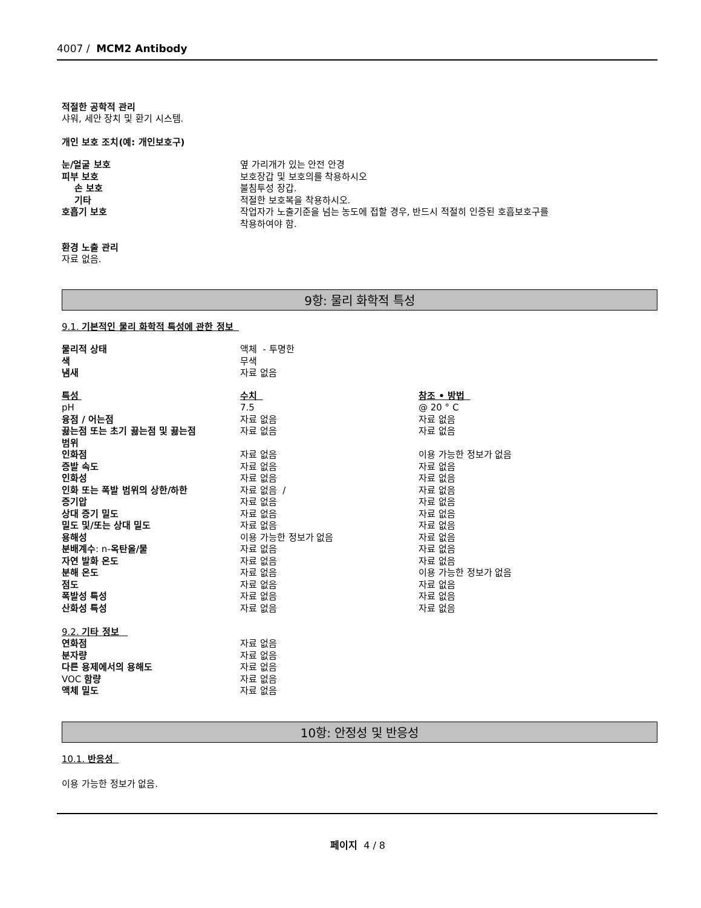4007 / MCM2 Antibody
적절한 공학적 관리
샤워, 세안 장치 및 환기 시스템.
개인 보호 조치(예: 개인보호구)
| 눈/얼굴 보호 | 옆 가리개가 있는 안전 안경 |
| 피부 보호 | 보호장갑 및 보호의를 착용하시오 |
| 손 보호 | 불침투성 장갑. |
| 기타 | 적절한 보호복을 착용하시오. |
| 호흡기 보호 | 작업자가 노출기준을 넘는 농도에 접할 경우, 반드시 적절히 인증된 호흡보호구를 착용하여야 함. |
환경 노출 관리
자료 없음.
9항: 물리 화학적 특성
9.1. 기본적인 물리 화학적 특성에 관한 정보
| 물리적 상태 | 액체 - 투명한 |
| 색 | 무색 |
| 냄새 | 자료 없음 |
| 특성 | 수치 | 참조 • 방법 |
| pH | 7.5 | @ 20 ° C |
| 융점 / 어는점 | 자료 없음 | 자료 없음 |
| 끓는점 또는 초기 끓는점 및 끓는점 범위 | 자료 없음 | 자료 없음 |
| 인화점 | 자료 없음 | 이용 가능한 정보가 없음 |
| 증발 속도 | 자료 없음 | 자료 없음 |
| 인화성 | 자료 없음 | 자료 없음 |
| 인화 또는 폭발 범위의 상한/하한 | 자료 없음 / | 자료 없음 |
| 증기압 | 자료 없음 | 자료 없음 |
| 상대 증기 밀도 | 자료 없음 | 자료 없음 |
| 밀도 및/또는 상대 밀도 | 자료 없음 | 자료 없음 |
| 용해성 | 이용 가능한 정보가 없음 | 자료 없음 |
| 분배계수 : n- 옥탄올/물 | 자료 없음 | 자료 없음 |
| 자연 발화 온도 | 자료 없음 | 자료 없음 |
| 분해 온도 | 자료 없음 | 이용 가능한 정보가 없음 |
| 점도 | 자료 없음 | 자료 없음 |
| 폭발성 특성 | 자료 없음 | 자료 없음 |
| 산화성 특성 | 자료 없음 | 자료 없음 |
9.2. 기타 정보
| 연화점 | 자료 없음 |
| 분자량 | 자료 없음 |
| 다른 용제에서의 용해도 | 자료 없음 |
| VOC 함량 | 자료 없음 |
| 액체 밀도 | 자료 없음 |
10항: 안정성 및 반응성
10.1. 반응성
이용 가능한 정보가 없음.
페이지 4 / 8